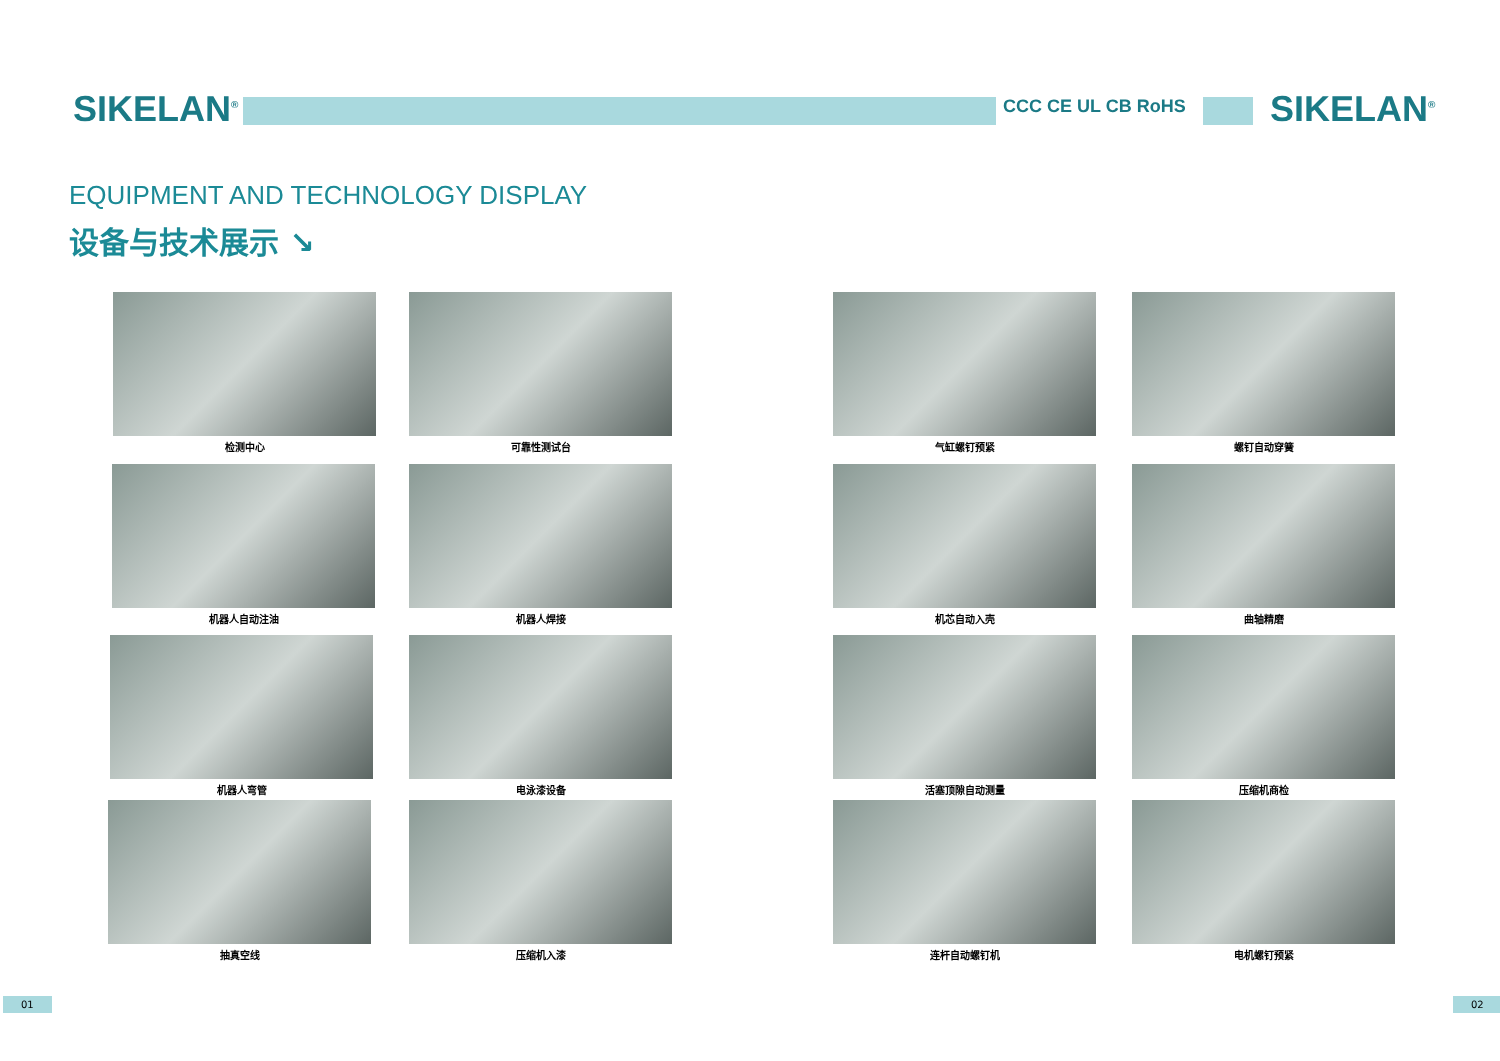SIKELAN<sup>®</sup> CCC CE UL CB RoHS SIKELAN<sup>®</sup>
EQUIPMENT AND TECHNOLOGY DISPLAY
设备与技术展示 ↘
检测中心 可靠性测试台 气缸螺钉预紧 螺钉自动穿簧
机器人自动注油 机器人焊接 机芯自动入壳 曲轴精磨
机器人弯管 电泳漆设备 活塞顶隙自动测量 压缩机商检
抽真空线 压缩机入漆 连杆自动螺钉机 电机螺钉预紧
01 02